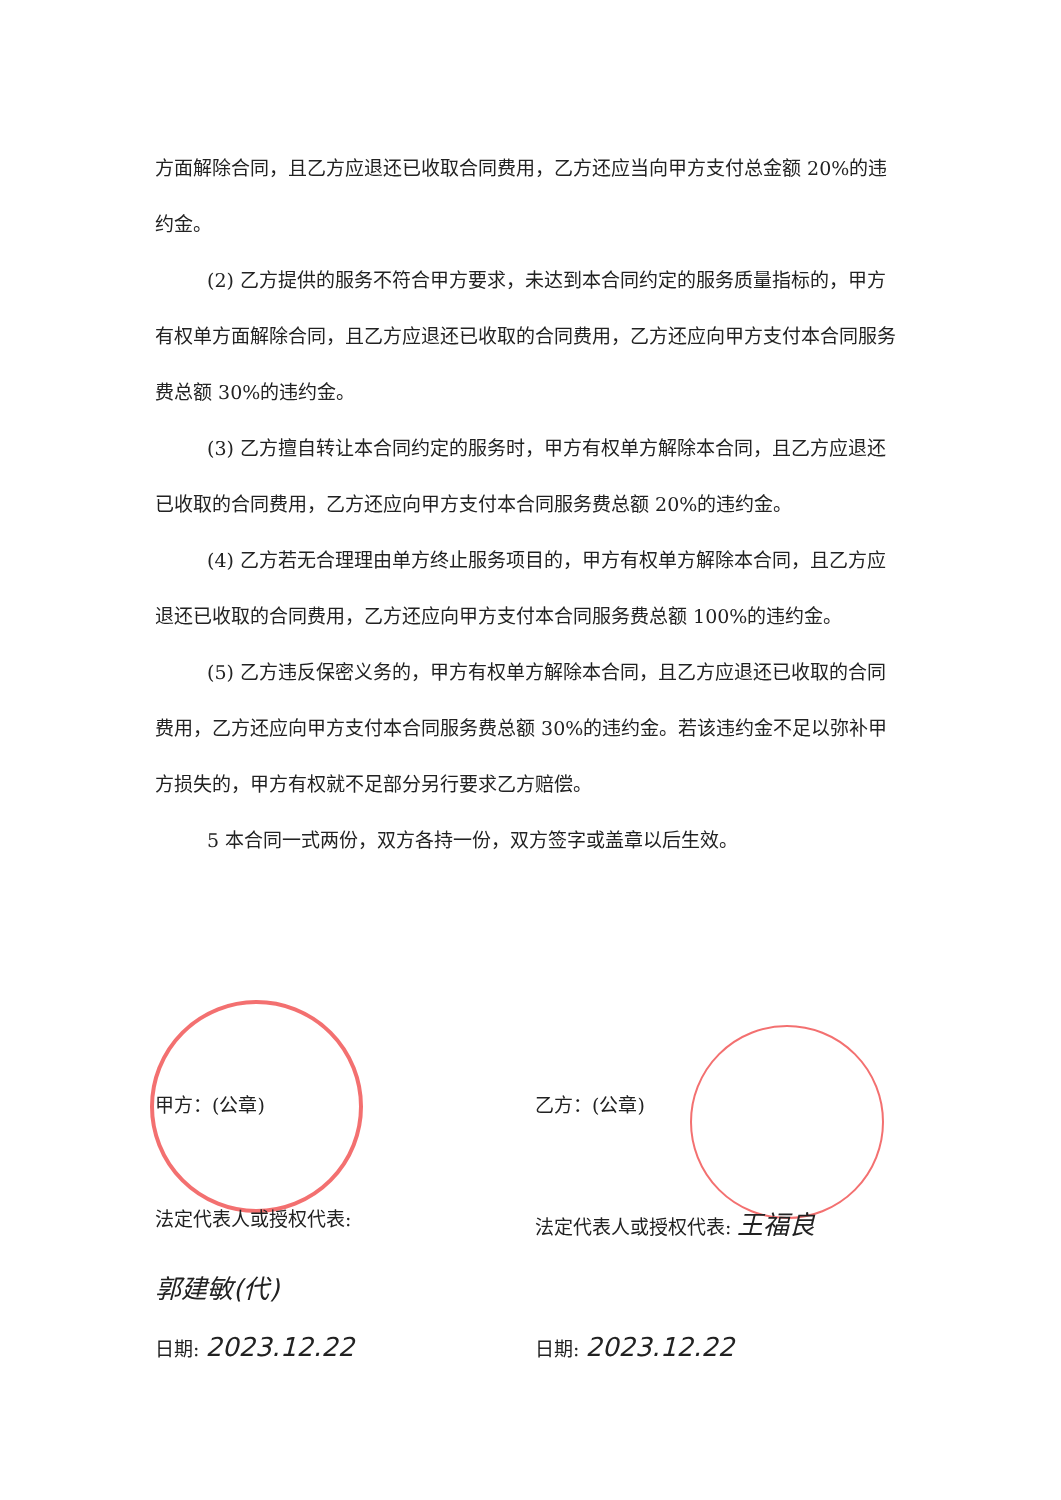方面解除合同，且乙方应退还已收取合同费用，乙方还应当向甲方支付总金额 20%的违约金。
(2) 乙方提供的服务不符合甲方要求，未达到本合同约定的服务质量指标的，甲方有权单方面解除合同，且乙方应退还已收取的合同费用，乙方还应向甲方支付本合同服务费总额 30%的违约金。
(3) 乙方擅自转让本合同约定的服务时，甲方有权单方解除本合同，且乙方应退还已收取的合同费用，乙方还应向甲方支付本合同服务费总额 20%的违约金。
(4) 乙方若无合理理由单方终止服务项目的，甲方有权单方解除本合同，且乙方应退还已收取的合同费用，乙方还应向甲方支付本合同服务费总额 100%的违约金。
(5) 乙方违反保密义务的，甲方有权单方解除本合同，且乙方应退还已收取的合同费用，乙方还应向甲方支付本合同服务费总额 30%的违约金。若该违约金不足以弥补甲方损失的，甲方有权就不足部分另行要求乙方赔偿。
5 本合同一式两份，双方各持一份，双方签字或盖章以后生效。
甲方：(公章)
法定代表人或授权代表:
郭建敏(代)
日期: 2023.12.22
乙方：(公章)
法定代表人或授权代表: 王福良
日期: 2023.12.22